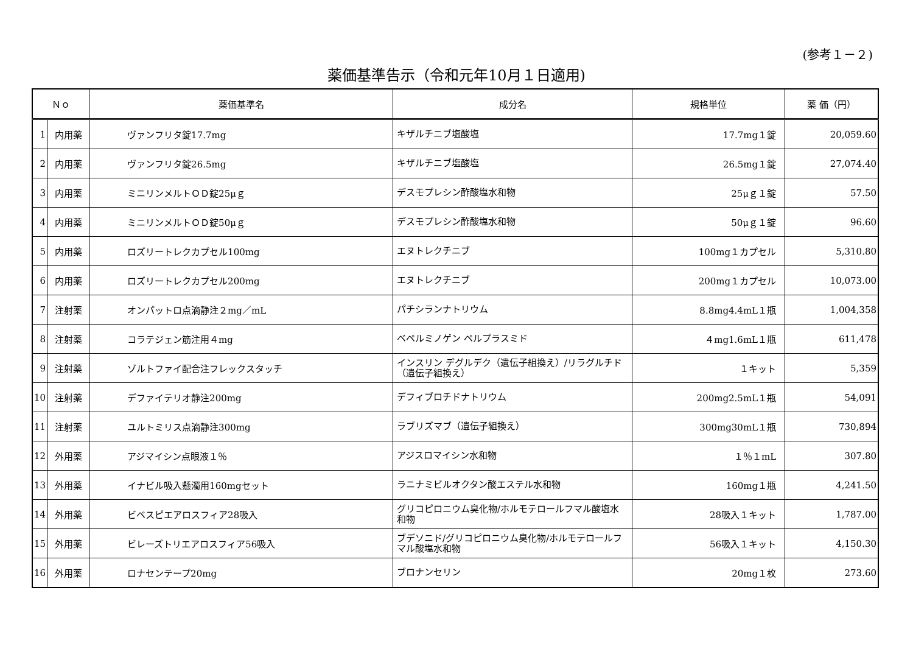(参考１－２)
薬価基準告示（令和元年10月１日適用)
| Ｎｏ | | 薬価基準名 | 成分名 | 規格単位 | 薬 価（円） |
| --- | --- | --- | --- | --- | --- |
| 1 | 内用薬 | ヴァンフリタ錠17.7mg | キザルチニブ塩酸塩 | 17.7mg１錠 | 20,059.60 |
| 2 | 内用薬 | ヴァンフリタ錠26.5mg | キザルチニブ塩酸塩 | 26.5mg１錠 | 27,074.40 |
| 3 | 内用薬 | ミニリンメルトＯＤ錠25μｇ | デスモプレシン酢酸塩水和物 | 25μｇ１錠 | 57.50 |
| 4 | 内用薬 | ミニリンメルトＯＤ錠50μｇ | デスモプレシン酢酸塩水和物 | 50μｇ１錠 | 96.60 |
| 5 | 内用薬 | ロズリートレクカプセル100mg | エヌトレクチニブ | 100mg１カプセル | 5,310.80 |
| 6 | 内用薬 | ロズリートレクカプセル200mg | エヌトレクチニブ | 200mg１カプセル | 10,073.00 |
| 7 | 注射薬 | オンパットロ点滴静注２mg／mL | パチシランナトリウム | 8.8mg4.4mL１瓶 | 1,004,358 |
| 8 | 注射薬 | コラテジェン筋注用４mg | ベペルミノゲン ペルプラスミド | ４mg1.6mL１瓶 | 611,478 |
| 9 | 注射薬 | ゾルトファイ配合注フレックスタッチ | インスリン デグルデク（遺伝子組換え）/リラグルチド（遺伝子組換え） | １キット | 5,359 |
| 10 | 注射薬 | デファイテリオ静注200mg | デフィブロチドナトリウム | 200mg2.5mL１瓶 | 54,091 |
| 11 | 注射薬 | ユルトミリス点滴静注300mg | ラブリズマブ（遺伝子組換え） | 300mg30mL１瓶 | 730,894 |
| 12 | 外用薬 | アジマイシン点眼液１％ | アジスロマイシン水和物 | １％１mL | 307.80 |
| 13 | 外用薬 | イナビル吸入懸濁用160mgセット | ラニナミビルオクタン酸エステル水和物 | 160mg１瓶 | 4,241.50 |
| 14 | 外用薬 | ビベスピエアロスフィア28吸入 | グリコピロニウム臭化物/ホルモテロールフマル酸塩水和物 | 28吸入１キット | 1,787.00 |
| 15 | 外用薬 | ビレーズトリエアロスフィア56吸入 | ブデソニド/グリコピロニウム臭化物/ホルモテロールフマル酸塩水和物 | 56吸入１キット | 4,150.30 |
| 16 | 外用薬 | ロナセンテープ20mg | ブロナンセリン | 20mg１枚 | 273.60 |